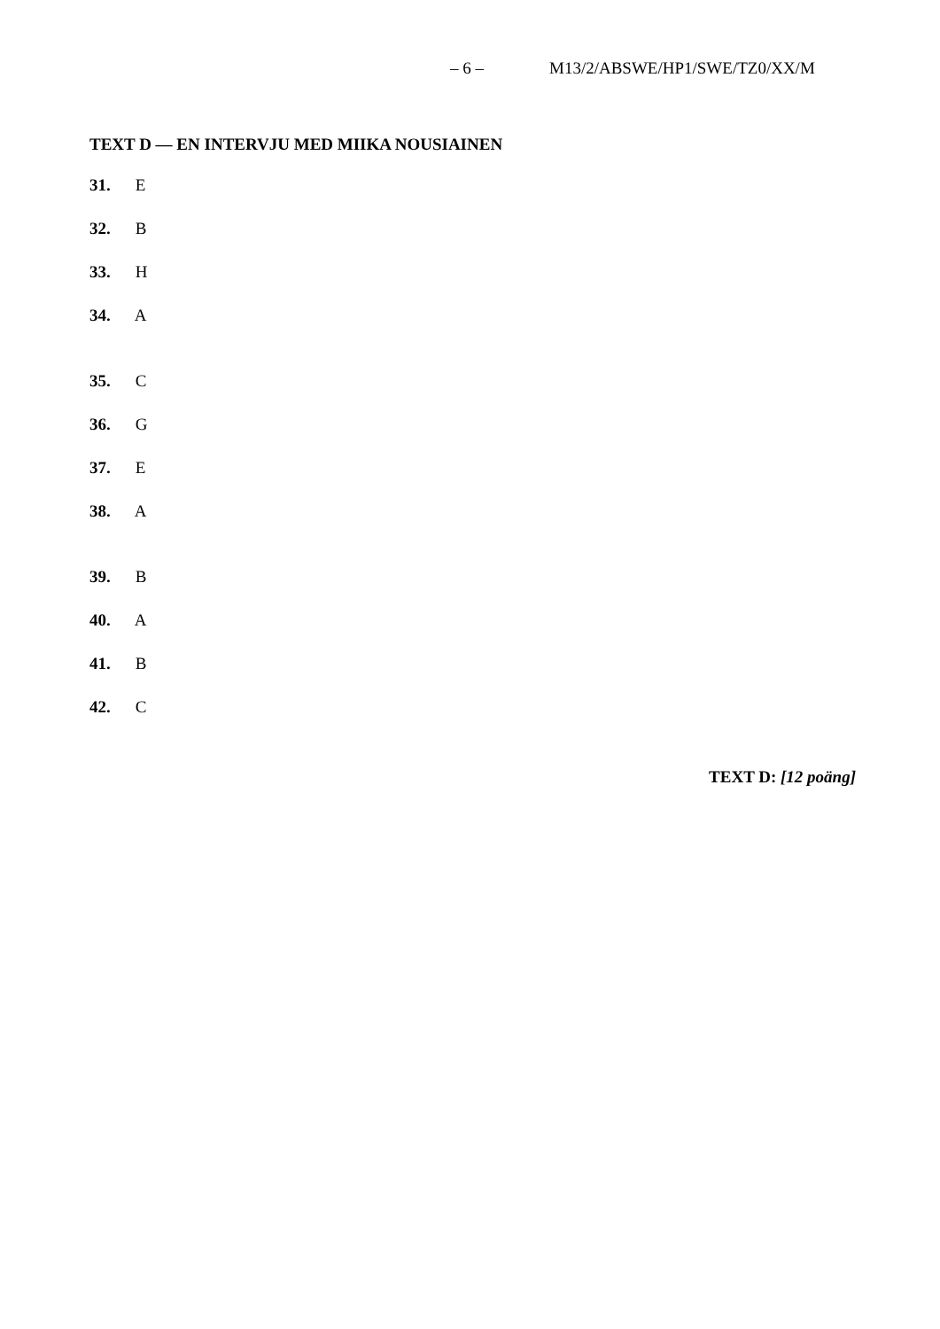– 6 – M13/2/ABSWE/HP1/SWE/TZ0/XX/M
TEXT D — EN INTERVJU MED MIIKA NOUSIAINEN
31. E
32. B
33. H
34. A
35. C
36. G
37. E
38. A
39. B
40. A
41. B
42. C
TEXT D: [12 poäng]